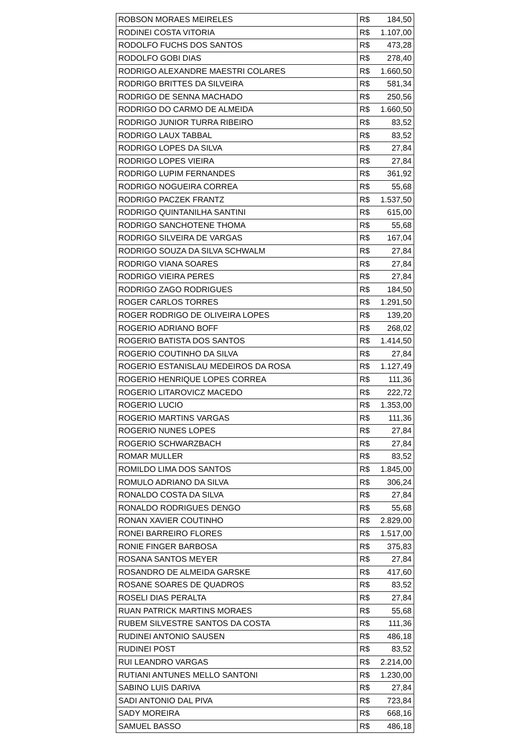| ROBSON MORAES MEIRELES | R$ 184,50 |
| RODINEI COSTA VITORIA | R$ 1.107,00 |
| RODOLFO FUCHS DOS SANTOS | R$ 473,28 |
| RODOLFO GOBI DIAS | R$ 278,40 |
| RODRIGO ALEXANDRE MAESTRI COLARES | R$ 1.660,50 |
| RODRIGO BRITTES DA SILVEIRA | R$ 581,34 |
| RODRIGO DE SENNA MACHADO | R$ 250,56 |
| RODRIGO DO CARMO DE ALMEIDA | R$ 1.660,50 |
| RODRIGO JUNIOR TURRA RIBEIRO | R$ 83,52 |
| RODRIGO LAUX TABBAL | R$ 83,52 |
| RODRIGO LOPES DA SILVA | R$ 27,84 |
| RODRIGO LOPES VIEIRA | R$ 27,84 |
| RODRIGO LUPIM FERNANDES | R$ 361,92 |
| RODRIGO NOGUEIRA CORREA | R$ 55,68 |
| RODRIGO PACZEK FRANTZ | R$ 1.537,50 |
| RODRIGO QUINTANILHA SANTINI | R$ 615,00 |
| RODRIGO SANCHOTENE THOMA | R$ 55,68 |
| RODRIGO SILVEIRA DE VARGAS | R$ 167,04 |
| RODRIGO SOUZA DA SILVA SCHWALM | R$ 27,84 |
| RODRIGO VIANA SOARES | R$ 27,84 |
| RODRIGO VIEIRA PERES | R$ 27,84 |
| RODRIGO ZAGO RODRIGUES | R$ 184,50 |
| ROGER CARLOS TORRES | R$ 1.291,50 |
| ROGER RODRIGO DE OLIVEIRA LOPES | R$ 139,20 |
| ROGERIO ADRIANO BOFF | R$ 268,02 |
| ROGERIO BATISTA DOS SANTOS | R$ 1.414,50 |
| ROGERIO COUTINHO DA SILVA | R$ 27,84 |
| ROGERIO ESTANISLAU MEDEIROS DA ROSA | R$ 1.127,49 |
| ROGERIO HENRIQUE LOPES CORREA | R$ 111,36 |
| ROGERIO LITAROVICZ MACEDO | R$ 222,72 |
| ROGERIO LUCIO | R$ 1.353,00 |
| ROGERIO MARTINS VARGAS | R$ 111,36 |
| ROGERIO NUNES LOPES | R$ 27,84 |
| ROGERIO SCHWARZBACH | R$ 27,84 |
| ROMAR MULLER | R$ 83,52 |
| ROMILDO LIMA DOS SANTOS | R$ 1.845,00 |
| ROMULO ADRIANO DA SILVA | R$ 306,24 |
| RONALDO COSTA DA SILVA | R$ 27,84 |
| RONALDO RODRIGUES DENGO | R$ 55,68 |
| RONAN XAVIER COUTINHO | R$ 2.829,00 |
| RONEI BARREIRO FLORES | R$ 1.517,00 |
| RONIE FINGER BARBOSA | R$ 375,83 |
| ROSANA SANTOS MEYER | R$ 27,84 |
| ROSANDRO DE ALMEIDA GARSKE | R$ 417,60 |
| ROSANE SOARES DE QUADROS | R$ 83,52 |
| ROSELI DIAS PERALTA | R$ 27,84 |
| RUAN PATRICK MARTINS MORAES | R$ 55,68 |
| RUBEM SILVESTRE SANTOS DA COSTA | R$ 111,36 |
| RUDINEI ANTONIO SAUSEN | R$ 486,18 |
| RUDINEI POST | R$ 83,52 |
| RUI LEANDRO VARGAS | R$ 2.214,00 |
| RUTIANI ANTUNES MELLO SANTONI | R$ 1.230,00 |
| SABINO LUIS DARIVA | R$ 27,84 |
| SADI ANTONIO DAL PIVA | R$ 723,84 |
| SADY MOREIRA | R$ 668,16 |
| SAMUEL BASSO | R$ 486,18 |